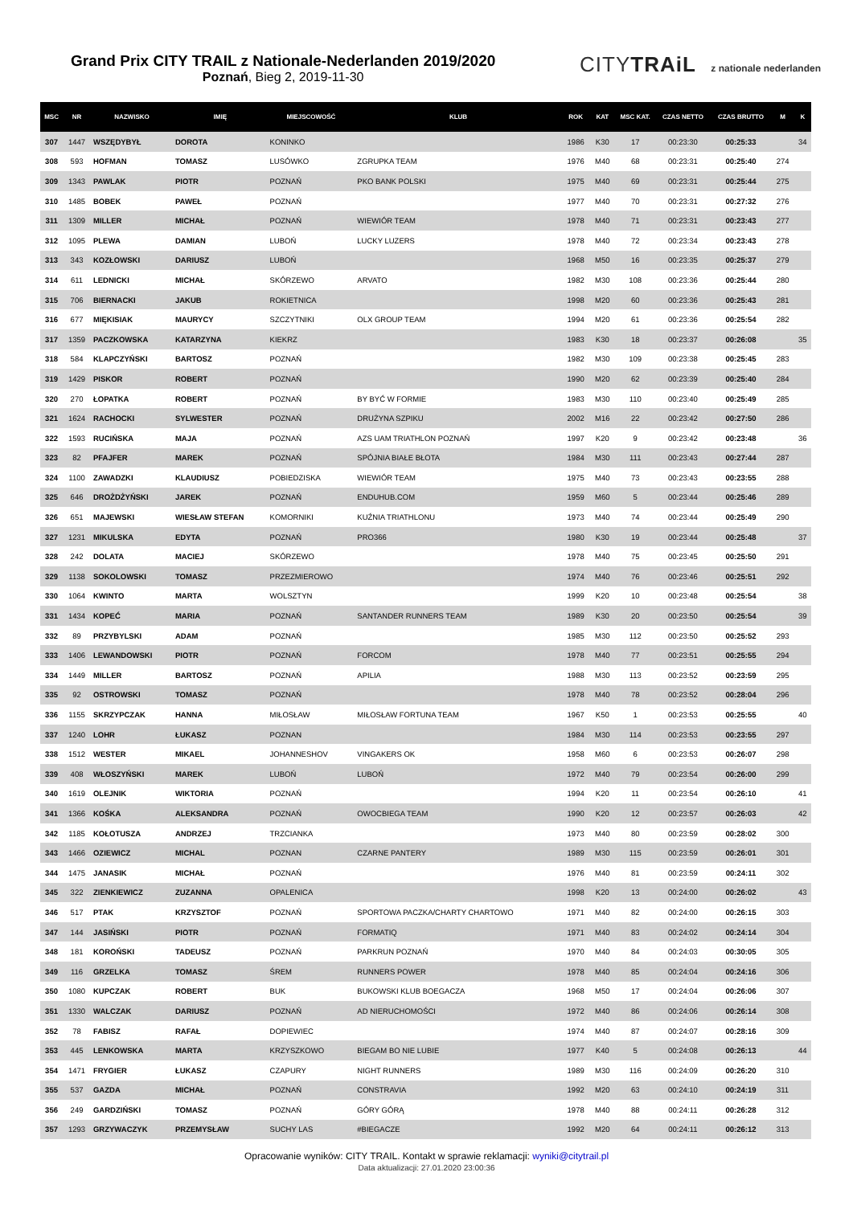Grand Prix CITY TRAIL z Nationale-Nederlanden 2019/2020
Poznań, Bieg 2, 2019-11-30
CITYTRAiL z nationale nederlanden
| MSC | NR | NAZWISKO | IMIĘ | MIEJSCOWOŚĆ | KLUB | ROK | KAT | MSC KAT. | CZAS NETTO | CZAS BRUTTO | M | K |
| --- | --- | --- | --- | --- | --- | --- | --- | --- | --- | --- | --- | --- |
| 307 | 1447 | WSZĘDYBYŁ | DOROTA | KONINKO | | 1986 | K30 | 17 | 00:23:30 | 00:25:33 | | 34 |
| 308 | 593 | HOFMAN | TOMASZ | LUSÓWKO | ZGRUPKA TEAM | 1976 | M40 | 68 | 00:23:31 | 00:25:40 | 274 | |
| 309 | 1343 | PAWLAK | PIOTR | POZNAŃ | PKO BANK POLSKI | 1975 | M40 | 69 | 00:23:31 | 00:25:44 | 275 | |
| 310 | 1485 | BOBEK | PAWEŁ | POZNAŃ | | 1977 | M40 | 70 | 00:23:31 | 00:27:32 | 276 | |
| 311 | 1309 | MILLER | MICHAŁ | POZNAŃ | WIEWIÓR TEAM | 1978 | M40 | 71 | 00:23:31 | 00:23:43 | 277 | |
| 312 | 1095 | PLEWA | DAMIAN | LUBOŃ | LUCKY LUZERS | 1978 | M40 | 72 | 00:23:34 | 00:23:43 | 278 | |
| 313 | 343 | KOZŁOWSKI | DARIUSZ | LUBOŃ | | 1968 | M50 | 16 | 00:23:35 | 00:25:37 | 279 | |
| 314 | 611 | LEDNICKI | MICHAŁ | SKÓRZEWO | ARVATO | 1982 | M30 | 108 | 00:23:36 | 00:25:44 | 280 | |
| 315 | 706 | BIERNACKI | JAKUB | ROKIETNICA | | 1998 | M20 | 60 | 00:23:36 | 00:25:43 | 281 | |
| 316 | 677 | MIĘKISIAK | MAURYCY | SZCZYTNIKI | OLX GROUP TEAM | 1994 | M20 | 61 | 00:23:36 | 00:25:54 | 282 | |
| 317 | 1359 | PACZKOWSKA | KATARZYNA | KIEKRZ | | 1983 | K30 | 18 | 00:23:37 | 00:26:08 | | 35 |
| 318 | 584 | KLAPCZYŃSKI | BARTOSZ | POZNAŃ | | 1982 | M30 | 109 | 00:23:38 | 00:25:45 | 283 | |
| 319 | 1429 | PISKOR | ROBERT | POZNAŃ | | 1990 | M20 | 62 | 00:23:39 | 00:25:40 | 284 | |
| 320 | 270 | ŁOPATKA | ROBERT | POZNAŃ | BY BYĆ W FORMIE | 1983 | M30 | 110 | 00:23:40 | 00:25:49 | 285 | |
| 321 | 1624 | RACHOCKI | SYLWESTER | POZNAŃ | DRUŻYNA SZPIKU | 2002 | M16 | 22 | 00:23:42 | 00:27:50 | 286 | |
| 322 | 1593 | RUCIŃSKA | MAJA | POZNAŃ | AZS UAM TRIATHLON POZNAŃ | 1997 | K20 | 9 | 00:23:42 | 00:23:48 | | 36 |
| 323 | 82 | PFAJFER | MAREK | POZNAŃ | SPÓJNIA BIAŁE BŁOTA | 1984 | M30 | 111 | 00:23:43 | 00:27:44 | 287 | |
| 324 | 1100 | ZAWADZKI | KLAUDIUSZ | POBIEDZISKA | WIEWIÓR TEAM | 1975 | M40 | 73 | 00:23:43 | 00:23:55 | 288 | |
| 325 | 646 | DROŻDŻYŃSKI | JAREK | POZNAŃ | ENDUHUB.COM | 1959 | M60 | 5 | 00:23:44 | 00:25:46 | 289 | |
| 326 | 651 | MAJEWSKI | WIESŁAW STEFAN | KOMORNIKI | KUŹNIA TRIATHLONU | 1973 | M40 | 74 | 00:23:44 | 00:25:49 | 290 | |
| 327 | 1231 | MIKULSKA | EDYTA | POZNAŃ | PRO366 | 1980 | K30 | 19 | 00:23:44 | 00:25:48 | | 37 |
| 328 | 242 | DOLATA | MACIEJ | SKÓRZEWO | | 1978 | M40 | 75 | 00:23:45 | 00:25:50 | 291 | |
| 329 | 1138 | SOKOLOWSKI | TOMASZ | PRZEZMIEROWO | | 1974 | M40 | 76 | 00:23:46 | 00:25:51 | 292 | |
| 330 | 1064 | KWINTO | MARTA | WOLSZTYN | | 1999 | K20 | 10 | 00:23:48 | 00:25:54 | | 38 |
| 331 | 1434 | KOPEĆ | MARIA | POZNAŃ | SANTANDER RUNNERS TEAM | 1989 | K30 | 20 | 00:23:50 | 00:25:54 | | 39 |
| 332 | 89 | PRZYBYLSKI | ADAM | POZNAŃ | | 1985 | M30 | 112 | 00:23:50 | 00:25:52 | 293 | |
| 333 | 1406 | LEWANDOWSKI | PIOTR | POZNAŃ | FORCOM | 1978 | M40 | 77 | 00:23:51 | 00:25:55 | 294 | |
| 334 | 1449 | MILLER | BARTOSZ | POZNAŃ | APILIA | 1988 | M30 | 113 | 00:23:52 | 00:23:59 | 295 | |
| 335 | 92 | OSTROWSKI | TOMASZ | POZNAŃ | | 1978 | M40 | 78 | 00:23:52 | 00:28:04 | 296 | |
| 336 | 1155 | SKRZYPCZAK | HANNA | MIŁOSŁAW | MIŁOSŁAW FORTUNA TEAM | 1967 | K50 | 1 | 00:23:53 | 00:25:55 | | 40 |
| 337 | 1240 | LOHR | ŁUKASZ | POZNAN | | 1984 | M30 | 114 | 00:23:53 | 00:23:55 | 297 | |
| 338 | 1512 | WESTER | MIKAEL | JOHANNESHOV | VINGAKERS OK | 1958 | M60 | 6 | 00:23:53 | 00:26:07 | 298 | |
| 339 | 408 | WŁOSZYŃSKI | MAREK | LUBOŃ | LUBOŃ | 1972 | M40 | 79 | 00:23:54 | 00:26:00 | 299 | |
| 340 | 1619 | OLEJNIK | WIKTORIA | POZNAŃ | | 1994 | K20 | 11 | 00:23:54 | 00:26:10 | | 41 |
| 341 | 1366 | KOŚKA | ALEKSANDRA | POZNAŃ | OWOCBIEGA TEAM | 1990 | K20 | 12 | 00:23:57 | 00:26:03 | | 42 |
| 342 | 1185 | KOŁOTUSZA | ANDRZEJ | TRZCIANKA | | 1973 | M40 | 80 | 00:23:59 | 00:28:02 | 300 | |
| 343 | 1466 | OZIEWICZ | MICHAL | POZNAN | CZARNE PANTERY | 1989 | M30 | 115 | 00:23:59 | 00:26:01 | 301 | |
| 344 | 1475 | JANASIK | MICHAŁ | POZNAŃ | | 1976 | M40 | 81 | 00:23:59 | 00:24:11 | 302 | |
| 345 | 322 | ZIENKIEWICZ | ZUZANNA | OPALENICA | | 1998 | K20 | 13 | 00:24:00 | 00:26:02 | | 43 |
| 346 | 517 | PTAK | KRZYSZTOF | POZNAŃ | SPORTOWA PACZKA/CHARTY CHARTOWO | 1971 | M40 | 82 | 00:24:00 | 00:26:15 | 303 | |
| 347 | 144 | JASIŃSKI | PIOTR | POZNAŃ | FORMATIQ | 1971 | M40 | 83 | 00:24:02 | 00:24:14 | 304 | |
| 348 | 181 | KOROŃSKI | TADEUSZ | POZNAŃ | PARKRUN POZNAŃ | 1970 | M40 | 84 | 00:24:03 | 00:30:05 | 305 | |
| 349 | 116 | GRZELKA | TOMASZ | ŚREM | RUNNERS POWER | 1978 | M40 | 85 | 00:24:04 | 00:24:16 | 306 | |
| 350 | 1080 | KUPCZAK | ROBERT | BUK | BUKOWSKI KLUB BOEGACZA | 1968 | M50 | 17 | 00:24:04 | 00:26:06 | 307 | |
| 351 | 1330 | WALCZAK | DARIUSZ | POZNAŃ | AD NIERUCHOMOŚCI | 1972 | M40 | 86 | 00:24:06 | 00:26:14 | 308 | |
| 352 | 78 | FABISZ | RAFAŁ | DOPIEWIEC | | 1974 | M40 | 87 | 00:24:07 | 00:28:16 | 309 | |
| 353 | 445 | LENKOWSKA | MARTA | KRZYSZKOWO | BIEGAM BO NIE LUBIE | 1977 | K40 | 5 | 00:24:08 | 00:26:13 | | 44 |
| 354 | 1471 | FRYGIER | ŁUKASZ | CZAPURY | NIGHT RUNNERS | 1989 | M30 | 116 | 00:24:09 | 00:26:20 | 310 | |
| 355 | 537 | GAZDA | MICHAŁ | POZNAŃ | CONSTRAVIA | 1992 | M20 | 63 | 00:24:10 | 00:24:19 | 311 | |
| 356 | 249 | GARDZIŃSKI | TOMASZ | POZNAŃ | GÓRY GÓRĄ | 1978 | M40 | 88 | 00:24:11 | 00:26:28 | 312 | |
| 357 | 1293 | GRZYWACZYK | PRZEMYSŁAW | SUCHY LAS | #BIEGACZE | 1992 | M20 | 64 | 00:24:11 | 00:26:12 | 313 | |
Opracowanie wyników: CITY TRAIL. Kontakt w sprawie reklamacji: wyniki@citytrail.pl
Data aktualizacji: 27.01.2020 23:00:36